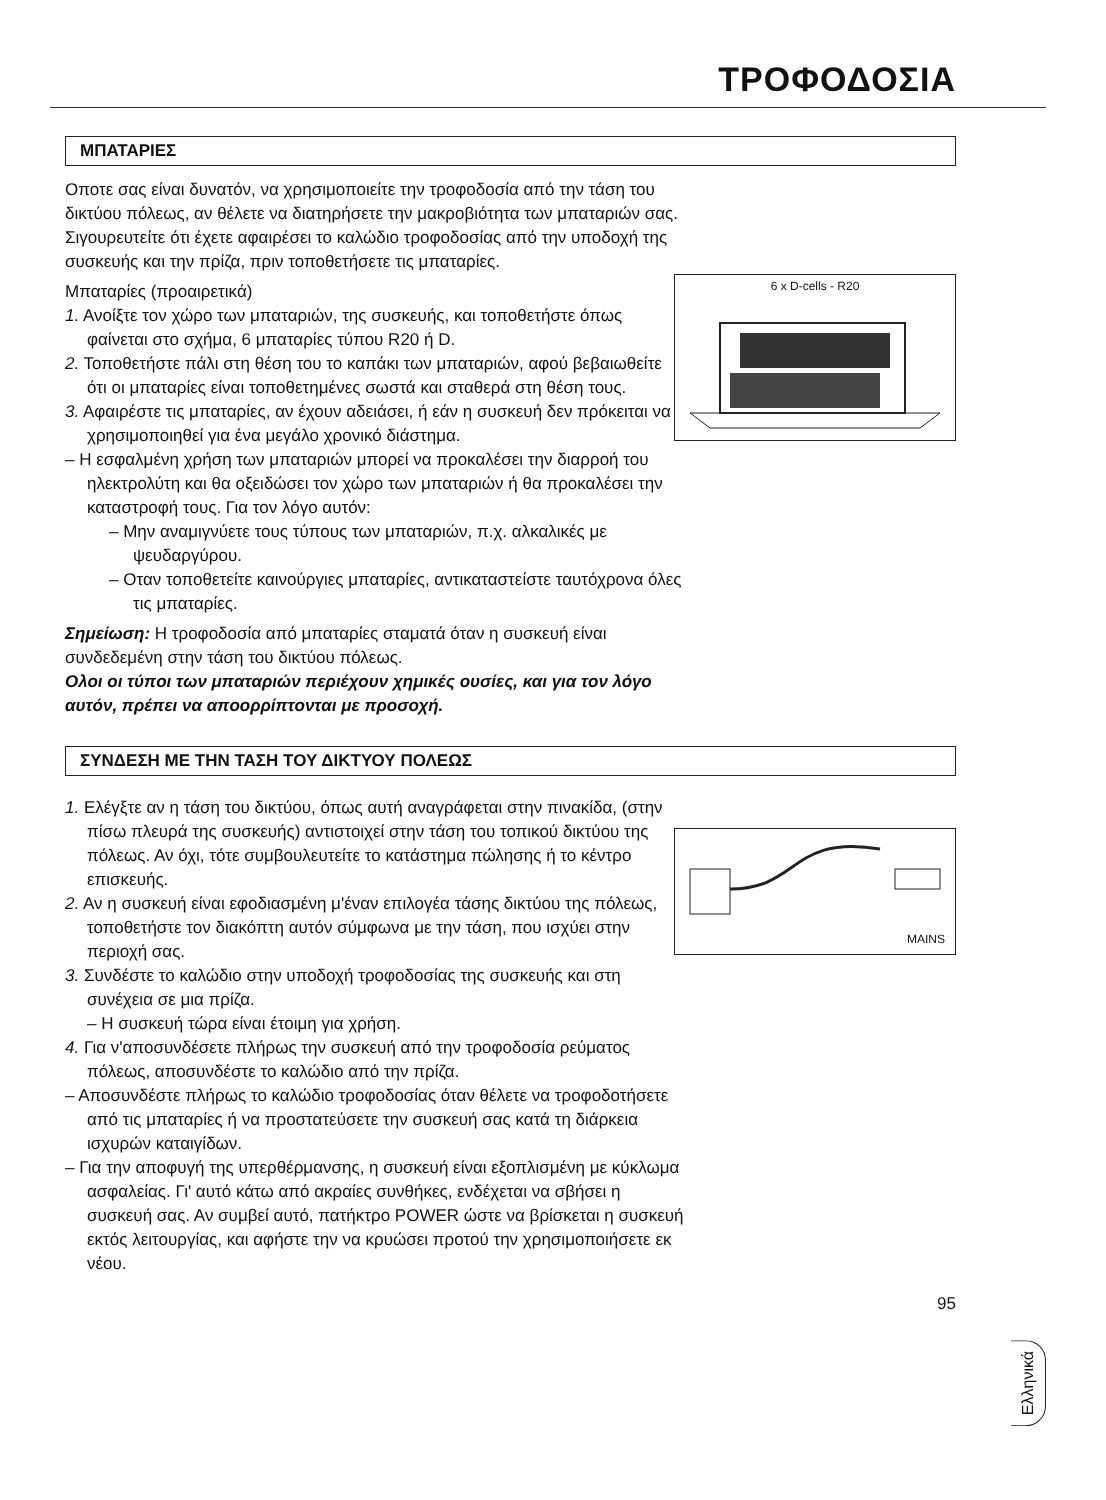ΤΡΟΦΟΔΟΣΙΑ
ΜΠΑΤΑΡΙΕΣ
Οποτε σας είναι δυνατόν, να χρησιμοποιείτε την τροφοδοσία από την τάση του δικτύου πόλεως, αν θέλετε να διατηρήσετε την μακροβιότητα των μπαταριών σας. Σιγουρευτείτε ότι έχετε αφαιρέσει το καλώδιο τροφοδοσίας από την υποδοχή της συσκευής και την πρίζα, πριν τοποθετήσετε τις μπαταρίες.
6 x D-cells - R20
Μπαταρίες (προαιρετικά)
1. Ανοίξτε τον χώρο των μπαταριών, της συσκευής, και τοποθετήστε όπως φαίνεται στο σχήμα, 6 μπαταρίες τύπου R20 ή D.
2. Τοποθετήστε πάλι στη θέση του το καπάκι των μπαταριών, αφού βεβαιωθείτε ότι οι μπαταρίες είναι τοποθετημένες σωστά και σταθερά στη θέση τους.
3. Αφαιρέστε τις μπαταρίες, αν έχουν αδειάσει, ή εάν η συσκευή δεν πρόκειται να χρησιμοποιηθεί για ένα μεγάλο χρονικό διάστημα.
– Η εσφαλμένη χρήση των μπαταριών μπορεί να προκαλέσει την διαρροή του ηλεκτρολύτη και θα οξειδώσει τον χώρο των μπαταριών ή θα προκαλέσει την καταστροφή τους. Για τον λόγο αυτόν:
– Μην αναμιγνύετε τους τύπους των μπαταριών, π.χ. αλκαλικές με ψευδαργύρου.
– Οταν τοποθετείτε καινούργιες μπαταρίες, αντικαταστείστε ταυτόχρονα όλες τις μπαταρίες.
Σημείωση: Η τροφοδοσία από μπαταρίες σταματά όταν η συσκευή είναι συνδεδεμένη στην τάση του δικτύου πόλεως.
Ολοι οι τύποι των μπαταριών περιέχουν χημικές ουσίες, και για τον λόγο αυτόν, πρέπει να αποορρίπτονται με προσοχή.
ΣΥΝΔΕΣΗ ΜΕ ΤΗΝ ΤΑΣΗ ΤΟΥ ΔΙΚΤΥΟΥ ΠΟΛΕΩΣ
MAINS
1. Ελέγξτε αν η τάση του δικτύου, όπως αυτή αναγράφεται στην πινακίδα, (στην πίσω πλευρά της συσκευής) αντιστοιχεί στην τάση του τοπικού δικτύου της πόλεως. Αν όχι, τότε συμβουλευτείτε το κατάστημα πώλησης ή το κέντρο επισκευής.
2. Αν η συσκευή είναι εφοδιασμένη μ'έναν επιλογέα τάσης δικτύου της πόλεως, τοποθετήστε τον διακόπτη αυτόν σύμφωνα με την τάση, που ισχύει στην περιοχή σας.
3. Συνδέστε το καλώδιο στην υποδοχή τροφοδοσίας της συσκευής και στη συνέχεια σε μια πρίζα.
– Η συσκευή τώρα είναι έτοιμη για χρήση.
4. Για ν'αποσυνδέσετε πλήρως την συσκευή από την τροφοδοσία ρεύματος πόλεως, αποσυνδέστε το καλώδιο από την πρίζα.
– Αποσυνδέστε πλήρως το καλώδιο τροφοδοσίας όταν θέλετε να τροφοδοτήσετε από τις μπαταρίες ή να προστατεύσετε την συσκευή σας κατά τη διάρκεια ισχυρών καταιγίδων.
– Για την αποφυγή της υπερθέρμανσης, η συσκευή είναι εξοπλισμένη με κύκλωμα ασφαλείας. Γι' αυτό κάτω από ακραίες συνθήκες, ενδέχεται να σβήσει η συσκευή σας. Αν συμβεί αυτό, πατήκτρο POWER ώστε να βρίσκεται η συσκευή εκτός λειτουργίας, και αφήστε την να κρυώσει προτού την χρησιμοποιήσετε εκ νέου.
95
Ελληνικά